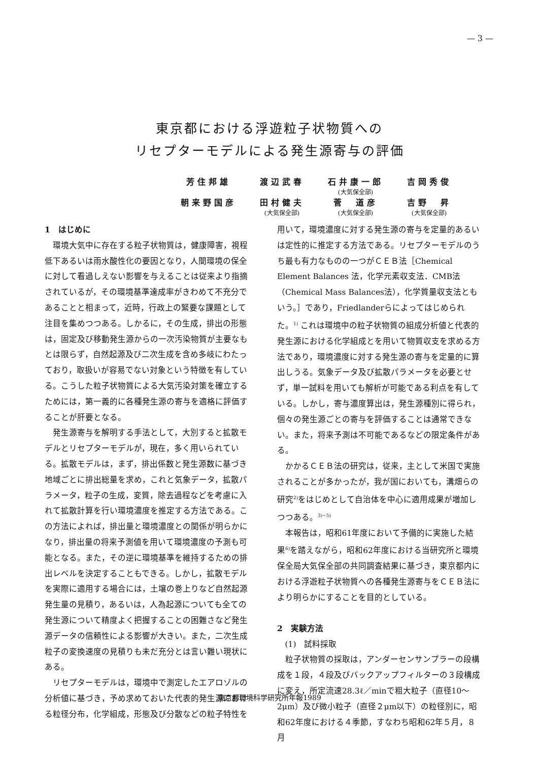— 3 —
東京都における浮遊粒子状物質への
リセプターモデルによる発生源寄与の評価
| 芳住邦雄 | 渡辺武春 | 石井康一郎 | 吉岡秀俊 |
| | | (大気保全部) | |
| 朝来野国彦 | 田村健夫 | 菅 道彦 | 吉野 昇 |
| | (大気保全部) | (大気保全部) | (大気保全部) |
1　はじめに
環境大気中に存在する粒子状物質は，健康障害，視程低下あるいは雨水酸性化の要因となり，人間環境の保全に対して看過しえない影響を与えることは従来より指摘されているが，その環境基準達成率がきわめて不充分であることと相まって，近時，行政上の緊要な課題として注目を集めつつある。しかるに，その生成，排出の形態は，固定及び移動発生源からの一次汚染物質が主要なもとは限らず，自然起源及び二次生成を含め多岐にわたっており，取扱いが容易でない対象という特徴を有している。こうした粒子状物質による大気汚染対策を確立するためには，第一義的に各種発生源の寄与を適格に評価することが肝要となる。
発生源寄与を解明する手法として，大別すると拡散モデルとリセプターモデルが，現在，多く用いられている。拡散モデルは，まず，排出係数と発生源数に基づき地域ごとに排出総量を求め，これと気象データ，拡散パラメータ，粒子の生成，変質，除去過程などを考慮に入れて拡散計算を行い環境濃度を推定する方法である。この方法によれば，排出量と環境濃度との関係が明らかになり，排出量の将来予測値を用いて環境濃度の予測も可能となる。また，その逆に環境基準を維持するための排出レベルを決定することもできる。しかし，拡散モデルを実際に適用する場合には，土壌の巻上りなど自然起源発生量の見積り，あるいは，人為起源についても全ての発生源について精度よく把握することの困難さなど発生源データの信頼性による影響が大きい。また，二次生成粒子の変換速度の見積りも未だ充分とは言い難い現状にある。
リセプターモデルは，環境中で測定したエアロゾルの分析値に基づき，予め求めておいた代表的発生源における粒径分布，化学組成，形態及び分散などの粒子特性を
用いて，環境濃度に対する発生源の寄与を定量的あるいは定性的に推定する方法である。リセプターモデルのうち最も有力なものの一つがＣＥＢ法［Chemical Element Balances 法，化学元素収支法．CMB法（Chemical Mass Balances法），化学質量収支法ともいう。］であり，Friedlanderらによってはじめられた。<sup>1)</sup> これは環境中の粒子状物質の組成分析値と代表的発生源における化学組成とを用いて物質収支を求める方法であり，環境濃度に対する発生源の寄与を定量的に算出しうる。気象データ及び拡散パラメータを必要とせず，単一試料を用いても解析が可能である利点を有している。しかし，寄与濃度算出は，発生源種別に得られ，個々の発生源ごとの寄与を評価することは通常できない。また，将来予測は不可能であるなどの限定条件がある。
かかるＣＥＢ法の研究は，従来，主として米国で実施されることが多かったが，我が国においても，溝畑らの研究<sup>2)</sup>をはじめとして自治体を中心に適用成果が増加しつつある。<sup>3)~5)</sup>
本報告は，昭和61年度において予備的に実施した結果<sup>6)</sup>を踏えながら，昭和62年度における当研究所と環境保全局大気保全部の共同調査結果に基づき，東京都内における浮遊粒子状物質への各種発生源寄与をＣＥＢ法により明らかにすることを目的としている。
2　実験方法
(1)　試料採取
粒子状物質の採取は，アンダーセンサンプラーの段構成を１段，４段及びバックアップフィルターの３段構成に変え，所定流速28.3ℓ／minで粗大粒子（直径10～2μm）及び微小粒子（直径２μm以下）の粒径別に，昭和62年度における４季節，すなわち昭和62年５月，８月
東京都環境科学研究所年報1989